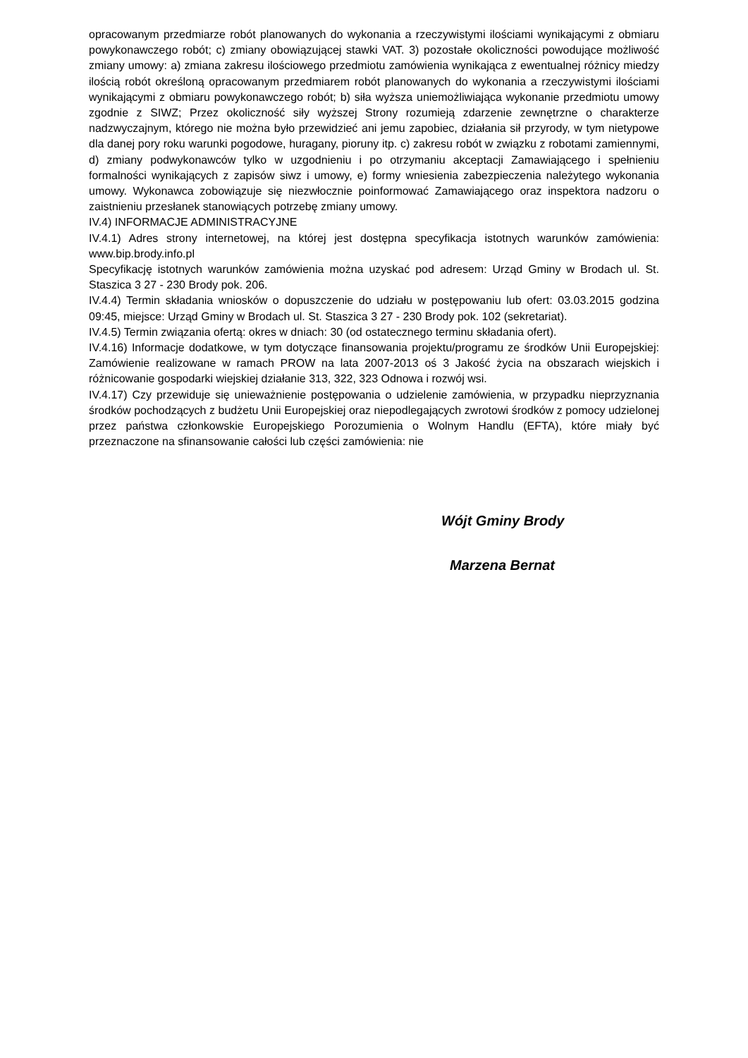opracowanym przedmiarze robót planowanych do wykonania a rzeczywistymi ilościami wynikającymi z obmiaru powykonawczego robót; c) zmiany obowiązującej stawki VAT. 3) pozostałe okoliczności powodujące możliwość zmiany umowy: a) zmiana zakresu ilościowego przedmiotu zamówienia wynikająca z ewentualnej różnicy miedzy ilością robót określoną opracowanym przedmiarem robót planowanych do wykonania a rzeczywistymi ilościami wynikającymi z obmiaru powykonawczego robót; b) siła wyższa uniemożliwiająca wykonanie przedmiotu umowy zgodnie z SIWZ; Przez okoliczność siły wyższej Strony rozumieją zdarzenie zewnętrzne o charakterze nadzwyczajnym, którego nie można było przewidzieć ani jemu zapobiec, działania sił przyrody, w tym nietypowe dla danej pory roku warunki pogodowe, huragany, pioruny itp. c) zakresu robót w związku z robotami zamiennymi, d) zmiany podwykonawców tylko w uzgodnieniu i po otrzymaniu akceptacji Zamawiającego i spełnieniu formalności wynikających z zapisów siwz i umowy, e) formy wniesienia zabezpieczenia należytego wykonania umowy. Wykonawca zobowiązuje się niezwłocznie poinformować Zamawiającego oraz inspektora nadzoru o zaistnieniu przesłanek stanowiących potrzebę zmiany umowy.
IV.4) INFORMACJE ADMINISTRACYJNE
IV.4.1) Adres strony internetowej, na której jest dostępna specyfikacja istotnych warunków zamówienia: www.bip.brody.info.pl
Specyfikację istotnych warunków zamówienia można uzyskać pod adresem: Urząd Gminy w Brodach ul. St. Staszica 3 27 - 230 Brody pok. 206.
IV.4.4) Termin składania wniosków o dopuszczenie do udziału w postępowaniu lub ofert: 03.03.2015 godzina 09:45, miejsce: Urząd Gminy w Brodach ul. St. Staszica 3 27 - 230 Brody pok. 102 (sekretariat).
IV.4.5) Termin związania ofertą: okres w dniach: 30 (od ostatecznego terminu składania ofert).
IV.4.16) Informacje dodatkowe, w tym dotyczące finansowania projektu/programu ze środków Unii Europejskiej: Zamówienie realizowane w ramach PROW na lata 2007-2013 oś 3 Jakość życia na obszarach wiejskich i różnicowanie gospodarki wiejskiej działanie 313, 322, 323 Odnowa i rozwój wsi.
IV.4.17) Czy przewiduje się unieważnienie postępowania o udzielenie zamówienia, w przypadku nieprzyznania środków pochodzących z budżetu Unii Europejskiej oraz niepodlegających zwrotowi środków z pomocy udzielonej przez państwa członkowskie Europejskiego Porozumienia o Wolnym Handlu (EFTA), które miały być przeznaczone na sfinansowanie całości lub części zamówienia: nie
Wójt Gminy Brody
Marzena Bernat